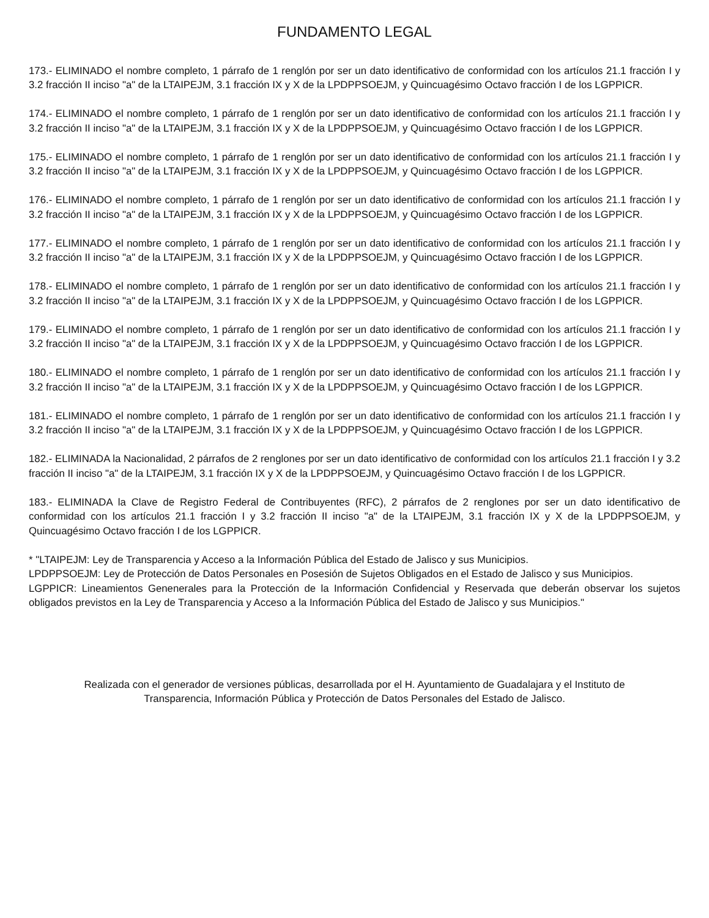FUNDAMENTO LEGAL
173.- ELIMINADO el nombre completo, 1 párrafo de 1 renglón por ser un dato identificativo de conformidad con los artículos 21.1 fracción I y 3.2 fracción II inciso "a" de la LTAIPEJM, 3.1 fracción IX y X de la LPDPPSOEJM, y Quincuagésimo Octavo fracción I de los LGPPICR.
174.- ELIMINADO el nombre completo, 1 párrafo de 1 renglón por ser un dato identificativo de conformidad con los artículos 21.1 fracción I y 3.2 fracción II inciso "a" de la LTAIPEJM, 3.1 fracción IX y X de la LPDPPSOEJM, y Quincuagésimo Octavo fracción I de los LGPPICR.
175.- ELIMINADO el nombre completo, 1 párrafo de 1 renglón por ser un dato identificativo de conformidad con los artículos 21.1 fracción I y 3.2 fracción II inciso "a" de la LTAIPEJM, 3.1 fracción IX y X de la LPDPPSOEJM, y Quincuagésimo Octavo fracción I de los LGPPICR.
176.- ELIMINADO el nombre completo, 1 párrafo de 1 renglón por ser un dato identificativo de conformidad con los artículos 21.1 fracción I y 3.2 fracción II inciso "a" de la LTAIPEJM, 3.1 fracción IX y X de la LPDPPSOEJM, y Quincuagésimo Octavo fracción I de los LGPPICR.
177.- ELIMINADO el nombre completo, 1 párrafo de 1 renglón por ser un dato identificativo de conformidad con los artículos 21.1 fracción I y 3.2 fracción II inciso "a" de la LTAIPEJM, 3.1 fracción IX y X de la LPDPPSOEJM, y Quincuagésimo Octavo fracción I de los LGPPICR.
178.- ELIMINADO el nombre completo, 1 párrafo de 1 renglón por ser un dato identificativo de conformidad con los artículos 21.1 fracción I y 3.2 fracción II inciso "a" de la LTAIPEJM, 3.1 fracción IX y X de la LPDPPSOEJM, y Quincuagésimo Octavo fracción I de los LGPPICR.
179.- ELIMINADO el nombre completo, 1 párrafo de 1 renglón por ser un dato identificativo de conformidad con los artículos 21.1 fracción I y 3.2 fracción II inciso "a" de la LTAIPEJM, 3.1 fracción IX y X de la LPDPPSOEJM, y Quincuagésimo Octavo fracción I de los LGPPICR.
180.- ELIMINADO el nombre completo, 1 párrafo de 1 renglón por ser un dato identificativo de conformidad con los artículos 21.1 fracción I y 3.2 fracción II inciso "a" de la LTAIPEJM, 3.1 fracción IX y X de la LPDPPSOEJM, y Quincuagésimo Octavo fracción I de los LGPPICR.
181.- ELIMINADO el nombre completo, 1 párrafo de 1 renglón por ser un dato identificativo de conformidad con los artículos 21.1 fracción I y 3.2 fracción II inciso "a" de la LTAIPEJM, 3.1 fracción IX y X de la LPDPPSOEJM, y Quincuagésimo Octavo fracción I de los LGPPICR.
182.- ELIMINADA la Nacionalidad, 2 párrafos de 2 renglones por ser un dato identificativo de conformidad con los artículos 21.1 fracción I y 3.2 fracción II inciso "a" de la LTAIPEJM, 3.1 fracción IX y X de la LPDPPSOEJM, y Quincuagésimo Octavo fracción I de los LGPPICR.
183.- ELIMINADA la Clave de Registro Federal de Contribuyentes (RFC), 2 párrafos de 2 renglones por ser un dato identificativo de conformidad con los artículos 21.1 fracción I y 3.2 fracción II inciso "a" de la LTAIPEJM, 3.1 fracción IX y X de la LPDPPSOEJM, y Quincuagésimo Octavo fracción I de los LGPPICR.
* "LTAIPEJM: Ley de Transparencia y Acceso a la Información Pública del Estado de Jalisco y sus Municipios.
LPDPPSOEJM: Ley de Protección de Datos Personales en Posesión de Sujetos Obligados en el Estado de Jalisco y sus Municipios.
LGPPICR: Lineamientos Genenerales para la Protección de la Información Confidencial y Reservada que deberán observar los sujetos obligados previstos en la Ley de Transparencia y Acceso a la Información Pública del Estado de Jalisco y sus Municipios."
Realizada con el generador de versiones públicas, desarrollada por el H. Ayuntamiento de Guadalajara y el Instituto de
Transparencia, Información Pública y Protección de Datos Personales del Estado de Jalisco.